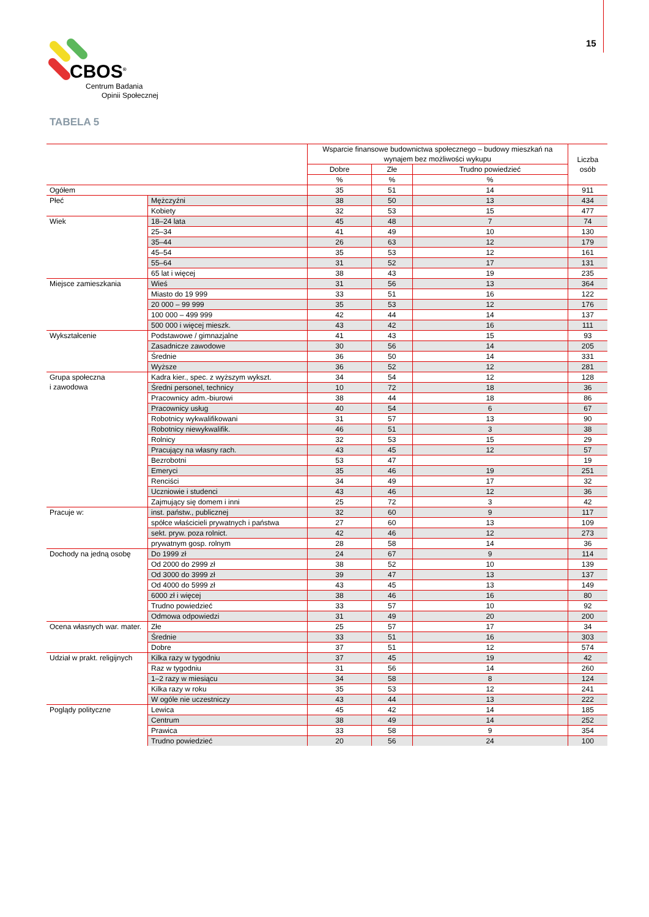15
CBOS<sup>®</sup>
Centrum Badania
Opinii Społecznej
TABELA 5
| | | Wsparcie finansowe budownictwa społecznego – budowy mieszkań na wynajem bez możliwości wykupu | | | Liczba osób |
| --- | --- | --- | --- | --- | --- |
| | | Dobre | Złe | Trudno powiedzieć | |
| | | % | % | % | |
| Ogółem | | 35 | 51 | 14 | 911 |
| Płeć | Mężczyźni | 38 | 50 | 13 | 434 |
| | Kobiety | 32 | 53 | 15 | 477 |
| Wiek | 18–24 lata | 45 | 48 | 7 | 74 |
| | 25–34 | 41 | 49 | 10 | 130 |
| | 35–44 | 26 | 63 | 12 | 179 |
| | 45–54 | 35 | 53 | 12 | 161 |
| | 55–64 | 31 | 52 | 17 | 131 |
| | 65 lat i więcej | 38 | 43 | 19 | 235 |
| Miejsce zamieszkania | Wieś | 31 | 56 | 13 | 364 |
| | Miasto do 19 999 | 33 | 51 | 16 | 122 |
| | 20 000 – 99 999 | 35 | 53 | 12 | 176 |
| | 100 000 – 499 999 | 42 | 44 | 14 | 137 |
| | 500 000 i więcej mieszk. | 43 | 42 | 16 | 111 |
| Wykształcenie | Podstawowe / gimnazjalne | 41 | 43 | 15 | 93 |
| | Zasadnicze zawodowe | 30 | 56 | 14 | 205 |
| | Średnie | 36 | 50 | 14 | 331 |
| | Wyższe | 36 | 52 | 12 | 281 |
| Grupa społeczna i zawodowa | Kadra kier., spec. z wyższym wykszt. | 34 | 54 | 12 | 128 |
| | Średni personel, technicy | 10 | 72 | 18 | 36 |
| | Pracownicy adm.-biurowi | 38 | 44 | 18 | 86 |
| | Pracownicy usług | 40 | 54 | 6 | 67 |
| | Robotnicy wykwalifikowani | 31 | 57 | 13 | 90 |
| | Robotnicy niewykwalifik. | 46 | 51 | 3 | 38 |
| | Rolnicy | 32 | 53 | 15 | 29 |
| | Pracujący na własny rach. | 43 | 45 | 12 | 57 |
| | Bezrobotni | 53 | 47 | | 19 |
| | Emeryci | 35 | 46 | 19 | 251 |
| | Renciści | 34 | 49 | 17 | 32 |
| | Uczniowie i studenci | 43 | 46 | 12 | 36 |
| | Zajmujący się domem i inni | 25 | 72 | 3 | 42 |
| Pracuje w: | inst. państw., publicznej | 32 | 60 | 9 | 117 |
| | spółce właścicieli prywatnych i państwa | 27 | 60 | 13 | 109 |
| | sekt. pryw. poza rolnict. | 42 | 46 | 12 | 273 |
| | prywatnym gosp. rolnym | 28 | 58 | 14 | 36 |
| Dochody na jedną osobę | Do 1999 zł | 24 | 67 | 9 | 114 |
| | Od 2000 do 2999 zł | 38 | 52 | 10 | 139 |
| | Od 3000 do 3999 zł | 39 | 47 | 13 | 137 |
| | Od 4000 do 5999 zł | 43 | 45 | 13 | 149 |
| | 6000 zł i więcej | 38 | 46 | 16 | 80 |
| | Trudno powiedzieć | 33 | 57 | 10 | 92 |
| | Odmowa odpowiedzi | 31 | 49 | 20 | 200 |
| Ocena własnych war. mater. | Złe | 25 | 57 | 17 | 34 |
| | Średnie | 33 | 51 | 16 | 303 |
| | Dobre | 37 | 51 | 12 | 574 |
| Udział w prakt. religijnych | Kilka razy w tygodniu | 37 | 45 | 19 | 42 |
| | Raz w tygodniu | 31 | 56 | 14 | 260 |
| | 1–2 razy w miesiącu | 34 | 58 | 8 | 124 |
| | Kilka razy w roku | 35 | 53 | 12 | 241 |
| | W ogóle nie uczestniczy | 43 | 44 | 13 | 222 |
| Poglądy polityczne | Lewica | 45 | 42 | 14 | 185 |
| | Centrum | 38 | 49 | 14 | 252 |
| | Prawica | 33 | 58 | 9 | 354 |
| | Trudno powiedzieć | 20 | 56 | 24 | 100 |